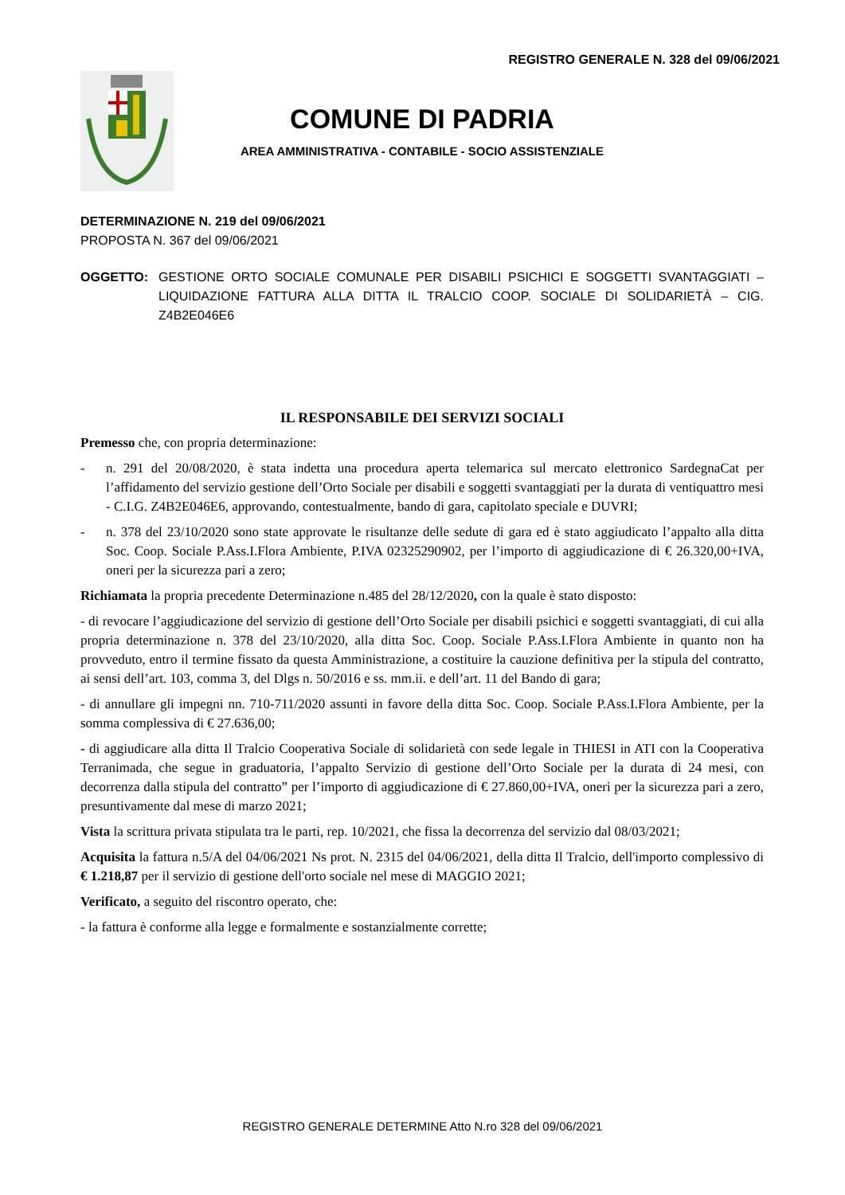REGISTRO GENERALE N. 328 del 09/06/2021
COMUNE DI PADRIA
AREA AMMINISTRATIVA - CONTABILE - SOCIO ASSISTENZIALE
DETERMINAZIONE N. 219 del 09/06/2021
PROPOSTA N. 367 del 09/06/2021
OGGETTO: GESTIONE ORTO SOCIALE COMUNALE PER DISABILI PSICHICI E SOGGETTI SVANTAGGIATI – LIQUIDAZIONE FATTURA ALLA DITTA IL TRALCIO COOP. SOCIALE DI SOLIDARIETÀ – CIG. Z4B2E046E6
IL RESPONSABILE DEI SERVIZI SOCIALI
Premesso che, con propria determinazione:
- n. 291 del 20/08/2020, è stata indetta una procedura aperta telemarica sul mercato elettronico SardegnaCat per l’affidamento del servizio gestione dell’Orto Sociale per disabili e soggetti svantaggiati per la durata di ventiquattro mesi - C.I.G. Z4B2E046E6, approvando, contestualmente, bando di gara, capitolato speciale e DUVRI;
- n. 378 del 23/10/2020 sono state approvate le risultanze delle sedute di gara ed è stato aggiudicato l’appalto alla ditta Soc. Coop. Sociale P.Ass.I.Flora Ambiente, P.IVA 02325290902, per l’importo di aggiudicazione di € 26.320,00+IVA, oneri per la sicurezza pari a zero;
Richiamata la propria precedente Determinazione n.485 del 28/12/2020, con la quale è stato disposto:
- di revocare l’aggiudicazione del servizio di gestione dell’Orto Sociale per disabili psichici e soggetti svantaggiati, di cui alla propria determinazione n. 378 del 23/10/2020, alla ditta Soc. Coop. Sociale P.Ass.I.Flora Ambiente in quanto non ha provveduto, entro il termine fissato da questa Amministrazione, a costituire la cauzione definitiva per la stipula del contratto, ai sensi dell’art. 103, comma 3, del Dlgs n. 50/2016 e ss. mm.ii. e dell’art. 11 del Bando di gara;
- di annullare gli impegni nn. 710-711/2020 assunti in favore della ditta Soc. Coop. Sociale P.Ass.I.Flora Ambiente, per la somma complessiva di € 27.636,00;
- di aggiudicare alla ditta Il Tralcio Cooperativa Sociale di solidarietà con sede legale in THIESI in ATI con la Cooperativa Terranimada, che segue in graduatoria, l’appalto Servizio di gestione dell’Orto Sociale per la durata di 24 mesi, con decorrenza dalla stipula del contratto” per l’importo di aggiudicazione di € 27.860,00+IVA, oneri per la sicurezza pari a zero, presuntivamente dal mese di marzo 2021;
Vista la scrittura privata stipulata tra le parti, rep. 10/2021, che fissa la decorrenza del servizio dal 08/03/2021;
Acquisita la fattura n.5/A del 04/06/2021 Ns prot. N. 2315 del 04/06/2021, della ditta Il Tralcio, dell'importo complessivo di € 1.218,87 per il servizio di gestione dell'orto sociale nel mese di MAGGIO 2021;
Verificato, a seguito del riscontro operato, che:
- la fattura è conforme alla legge e formalmente e sostanzialmente corrette;
REGISTRO GENERALE DETERMINE Atto N.ro 328 del 09/06/2021